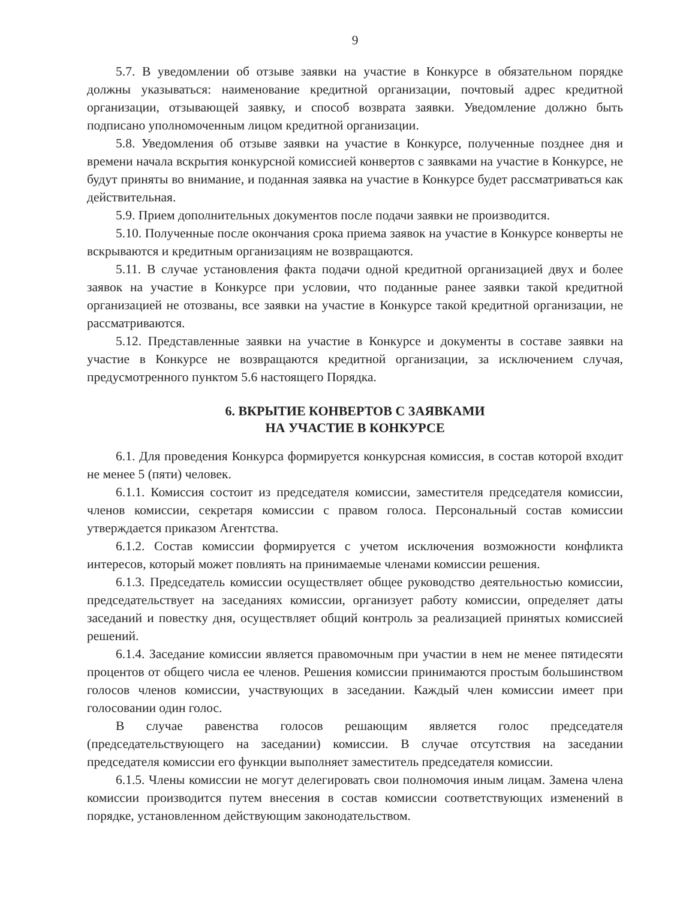9
5.7. В уведомлении об отзыве заявки на участие в Конкурсе в обязательном порядке должны указываться: наименование кредитной организации, почтовый адрес кредитной организации, отзывающей заявку, и способ возврата заявки. Уведомление должно быть подписано уполномоченным лицом кредитной организации.
5.8. Уведомления об отзыве заявки на участие в Конкурсе, полученные позднее дня и времени начала вскрытия конкурсной комиссией конвертов с заявками на участие в Конкурсе, не будут приняты во внимание, и поданная заявка на участие в Конкурсе будет рассматриваться как действительная.
5.9. Прием дополнительных документов после подачи заявки не производится.
5.10. Полученные после окончания срока приема заявок на участие в Конкурсе конверты не вскрываются и кредитным организациям не возвращаются.
5.11. В случае установления факта подачи одной кредитной организацией двух и более заявок на участие в Конкурсе при условии, что поданные ранее заявки такой кредитной организацией не отозваны, все заявки на участие в Конкурсе такой кредитной организации, не рассматриваются.
5.12. Представленные заявки на участие в Конкурсе и документы в составе заявки на участие в Конкурсе не возвращаются кредитной организации, за исключением случая, предусмотренного пунктом 5.6 настоящего Порядка.
6. ВКРЫТИЕ КОНВЕРТОВ С ЗАЯВКАМИ
НА УЧАСТИЕ В КОНКУРСЕ
6.1. Для проведения Конкурса формируется конкурсная комиссия, в состав которой входит не менее 5 (пяти) человек.
6.1.1. Комиссия состоит из председателя комиссии, заместителя председателя комиссии, членов комиссии, секретаря комиссии с правом голоса. Персональный состав комиссии утверждается приказом Агентства.
6.1.2. Состав комиссии формируется с учетом исключения возможности конфликта интересов, который может повлиять на принимаемые членами комиссии решения.
6.1.3. Председатель комиссии осуществляет общее руководство деятельностью комиссии, председательствует на заседаниях комиссии, организует работу комиссии, определяет даты заседаний и повестку дня, осуществляет общий контроль за реализацией принятых комиссией решений.
6.1.4. Заседание комиссии является правомочным при участии в нем не менее пятидесяти процентов от общего числа ее членов. Решения комиссии принимаются простым большинством голосов членов комиссии, участвующих в заседании. Каждый член комиссии имеет при голосовании один голос.
В случае равенства голосов решающим является голос председателя (председательствующего на заседании) комиссии. В случае отсутствия на заседании председателя комиссии его функции выполняет заместитель председателя комиссии.
6.1.5. Члены комиссии не могут делегировать свои полномочия иным лицам. Замена члена комиссии производится путем внесения в состав комиссии соответствующих изменений в порядке, установленном действующим законодательством.